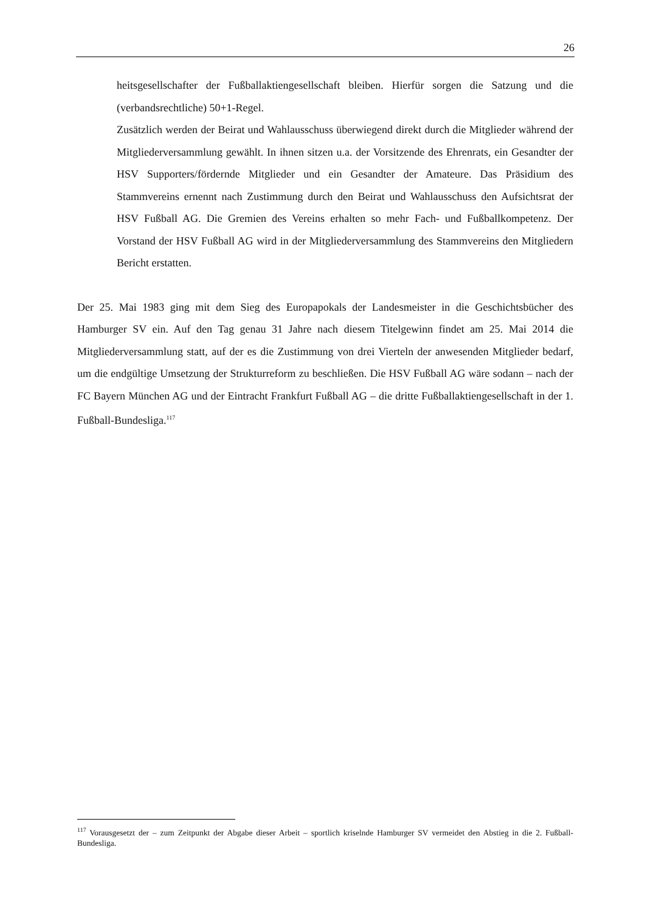26
heitsgesellschafter der Fußballaktiengesellschaft bleiben. Hierfür sorgen die Satzung und die (verbandsrechtliche) 50+1-Regel.
Zusätzlich werden der Beirat und Wahlausschuss überwiegend direkt durch die Mitglieder während der Mitgliederversammlung gewählt. In ihnen sitzen u.a. der Vorsitzende des Ehrenrats, ein Gesandter der HSV Supporters/fördernde Mitglieder und ein Gesandter der Amateure. Das Präsidium des Stammvereins ernennt nach Zustimmung durch den Beirat und Wahlausschuss den Aufsichtsrat der HSV Fußball AG. Die Gremien des Vereins erhalten so mehr Fach- und Fußballkompetenz. Der Vorstand der HSV Fußball AG wird in der Mitgliederversammlung des Stammvereins den Mitgliedern Bericht erstatten.
Der 25. Mai 1983 ging mit dem Sieg des Europapokals der Landesmeister in die Geschichtsbücher des Hamburger SV ein. Auf den Tag genau 31 Jahre nach diesem Titelgewinn findet am 25. Mai 2014 die Mitgliederversammlung statt, auf der es die Zustimmung von drei Vierteln der anwesenden Mitglieder bedarf, um die endgültige Umsetzung der Strukturreform zu beschließen. Die HSV Fußball AG wäre sodann – nach der FC Bayern München AG und der Eintracht Frankfurt Fußball AG – die dritte Fußballaktiengesellschaft in der 1. Fußball-Bundesliga.<sup>117</sup>
<sup>117</sup> Vorausgesetzt der – zum Zeitpunkt der Abgabe dieser Arbeit – sportlich kriselnde Hamburger SV vermeidet den Abstieg in die 2. Fußball-Bundesliga.